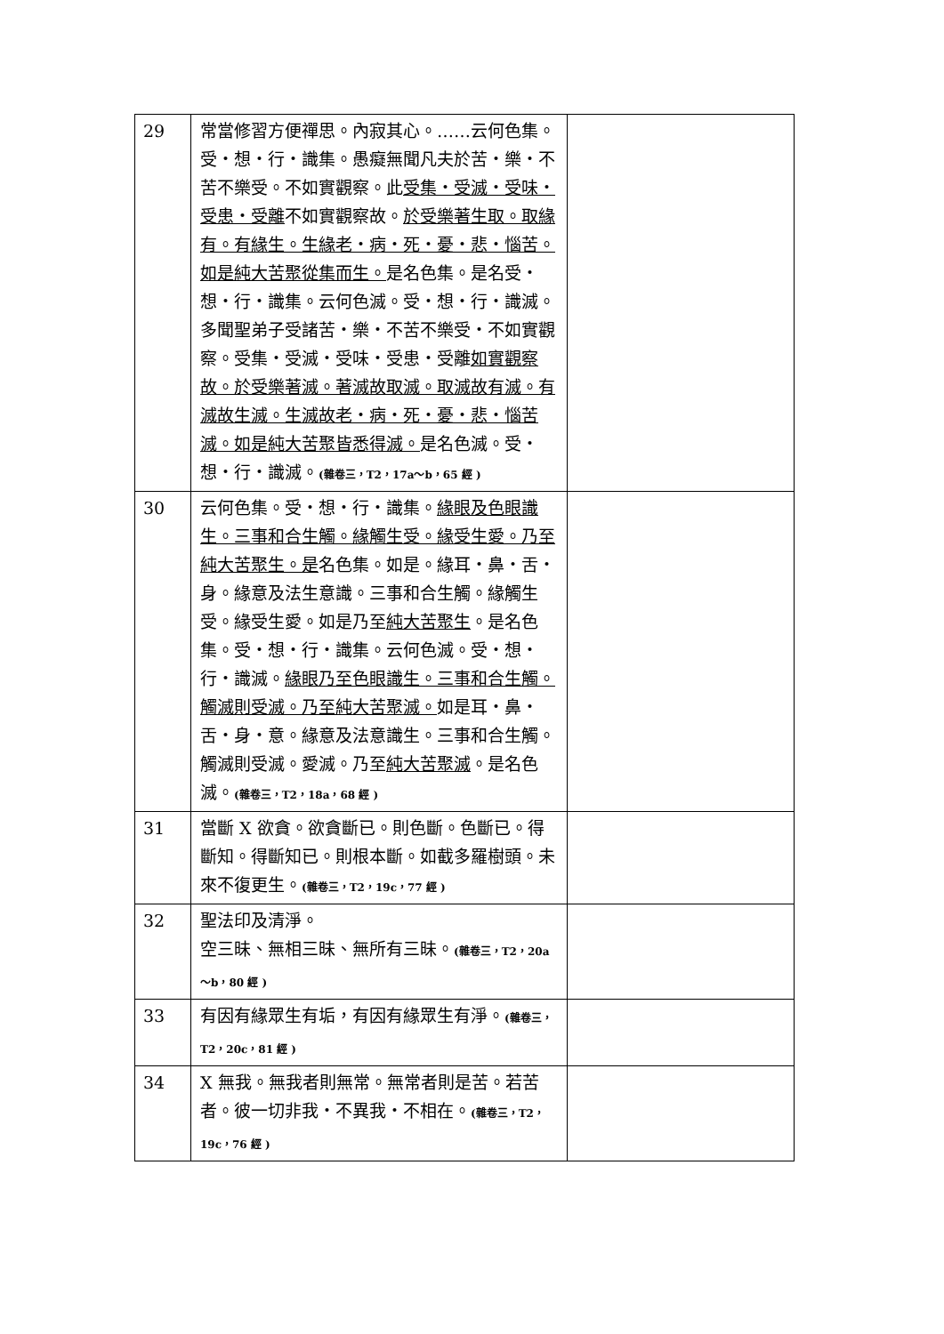| 29 | 常當修習方便禪思。內寂其心。……云何色集。受・想・行・識集。愚癡無聞凡夫於苦・樂・不苦不樂受。不如實觀察。此 受集・受滅・受味・受患・受離 不如實觀察故。 於受樂著生取。取緣有。有緣生。生緣老・病・死・憂・悲・惱苦。如是純大苦聚從集而生。 是名色集。是名受・想・行・識集。云何色滅。受・想・行・識滅。多聞聖弟子受諸苦・樂・不苦不樂受・不如實觀察。受集・受滅・受味・受患・受離 如實觀察故。於受樂著滅。著滅故取滅。取滅故有滅。有滅故生滅。生滅故老・病・死・憂・悲・惱苦滅。如是純大苦聚皆悉得滅。 是名色滅。受・想・行・識滅。 (雜卷三，T2，17a～b，65 經 ) | |
| 30 | 云何色集。受・想・行・識集。 緣眼及色眼識生。三事和合生觸。緣觸生受。緣受生愛。乃至純大苦聚生。是 名色集。如是。緣耳・鼻・舌・身。緣意及法生意識。三事和合生觸。緣觸生受。緣受生愛。如是乃至 純大苦聚生 。是名色集。受・想・行・識集。云何色滅。受・想・行・識滅。 緣眼乃至色眼識生。三事和合生觸。觸滅則受滅。乃至純大苦聚滅。 如是耳・鼻・舌・身・意。緣意及法意識生。三事和合生觸。觸滅則受滅。愛滅。乃至 純大苦聚滅 。是名色滅。 (雜卷三，T2，18a，68 經 ) | |
| 31 | 當斷 X 欲貪。欲貪斷已。則色斷。色斷已。得斷知。得斷知已。則根本斷。如截多羅樹頭。未來不復更生。 (雜卷三，T2，19c，77 經 ) | |
| 32 | 聖法印及清淨。 空三昧、無相三昧、無所有三昧。 (雜卷三，T2，20a～b，80 經 ) | |
| 33 | 有因有緣眾生有垢，有因有緣眾生有淨。 (雜卷三，T2，20c，81 經 ) | |
| 34 | X 無我。無我者則無常。無常者則是苦。若苦者。彼一切非我・不異我・不相在。 (雜卷三，T2，19c，76 經 ) | |